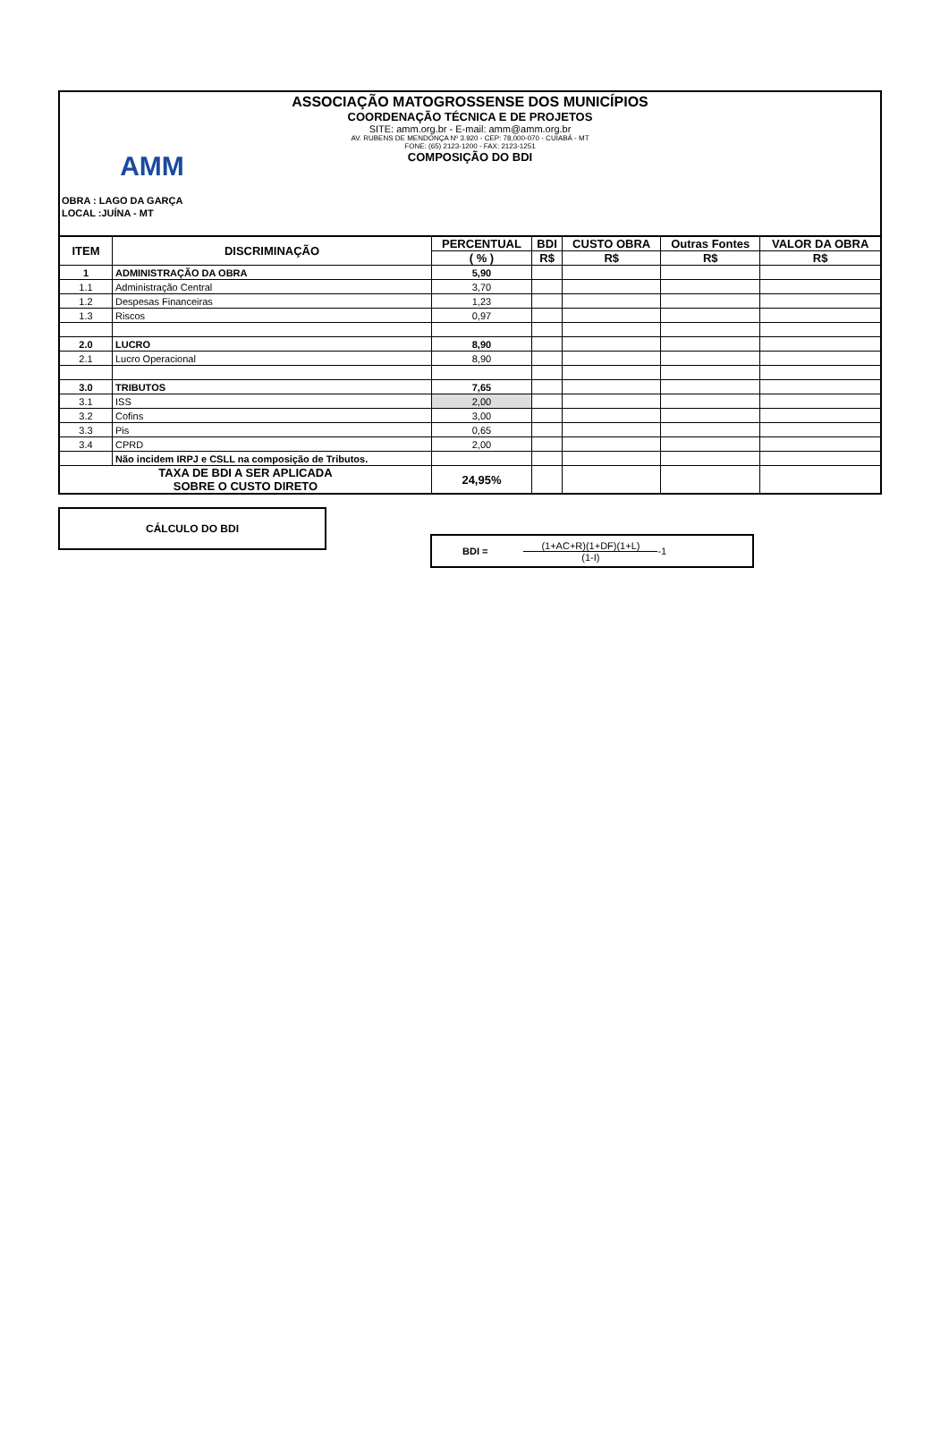AMM
ASSOCIAÇÃO MATOGROSSENSE DOS MUNICÍPIOS
COORDENAÇÃO TÉCNICA E DE PROJETOS
SITE: amm.org.br - E-mail: amm@amm.org.br
AV. RUBENS DE MENDONÇA Nº 3.920 - CEP: 78,000-070 - CUIABÁ - MT
FONE: (65) 2123-1200 - FAX: 2123-1251
COMPOSIÇÃO DO BDI
OBRA : LAGO DA GARÇA
LOCAL :JUÍNA - MT
| ITEM | DISCRIMINAÇÃO | PERCENTUAL | BDI | CUSTO OBRA | Outras Fontes | VALOR DA OBRA |
| --- | --- | --- | --- | --- | --- | --- |
| | | ( % ) | R$ | R$ | R$ | R$ |
| 1 | ADMINISTRAÇÃO DA OBRA | 5,90 | | | | |
| 1.1 | Administração Central | 3,70 | | | | |
| 1.2 | Despesas Financeiras | 1,23 | | | | |
| 1.3 | Riscos | 0,97 | | | | |
| 2.0 | LUCRO | 8,90 | | | | |
| 2.1 | Lucro Operacional | 8,90 | | | | |
| 3.0 | TRIBUTOS | 7,65 | | | | |
| 3.1 | ISS | 2,00 | | | | |
| 3.2 | Cofins | 3,00 | | | | |
| 3.3 | Pis | 0,65 | | | | |
| 3.4 | CPRD | 2,00 | | | | |
| | Não incidem IRPJ e CSLL na composição de Tributos. | | | | | |
| TAXA DE BDI A SER APLICADA SOBRE O CUSTO DIRETO | | 24,95% | | | | |
CÁLCULO DO BDI
BDI =
(1+AC+R)(1+DF)(1+L)
(1-I)
-1